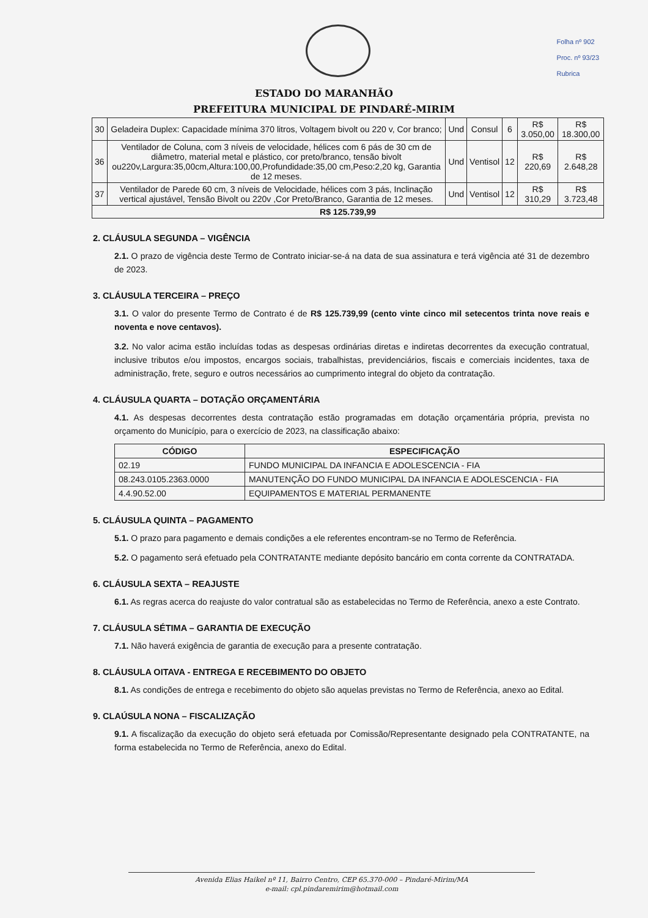Folha nº 902
Proc. nº 93/23
Rubrica
ESTADO DO MARANHÃO
PREFEITURA MUNICIPAL DE PINDARÉ-MIRIM
| 30 | Geladeira Duplex: Capacidade mínima 370 litros, Voltagem bivolt ou 220 v, Cor branco; | Und | Consul | 6 | R$ 3.050,00 | R$ 18.300,00 |
| 36 | Ventilador de Coluna, com 3 níveis de velocidade, hélices com 6 pás de 30 cm de diâmetro, material metal e plástico, cor preto/branco, tensão bivolt ou220v,Largura:35,00cm,Altura:100,00,Profundidade:35,00 cm,Peso:2,20 kg, Garantia de 12 meses. | Und | Ventisol | 12 | R$ 220,69 | R$ 2.648,28 |
| 37 | Ventilador de Parede 60 cm, 3 níveis de Velocidade, hélices com 3 pás, Inclinação vertical ajustável, Tensão Bivolt ou 220v ,Cor Preto/Branco, Garantia de 12 meses. | Und | Ventisol | 12 | R$ 310,29 | R$ 3.723,48 |
| R$ 125.739,99 | | | | | | |
2. CLÁUSULA SEGUNDA – VIGÊNCIA
2.1. O prazo de vigência deste Termo de Contrato iniciar-se-á na data de sua assinatura e terá vigência até 31 de dezembro de 2023.
3. CLÁUSULA TERCEIRA – PREÇO
3.1. O valor do presente Termo de Contrato é de R$ 125.739,99 (cento vinte cinco mil setecentos trinta nove reais e noventa e nove centavos).
3.2. No valor acima estão incluídas todas as despesas ordinárias diretas e indiretas decorrentes da execução contratual, inclusive tributos e/ou impostos, encargos sociais, trabalhistas, previdenciários, fiscais e comerciais incidentes, taxa de administração, frete, seguro e outros necessários ao cumprimento integral do objeto da contratação.
4. CLÁUSULA QUARTA – DOTAÇÃO ORÇAMENTÁRIA
4.1. As despesas decorrentes desta contratação estão programadas em dotação orçamentária própria, prevista no orçamento do Município, para o exercício de 2023, na classificação abaixo:
| CÓDIGO | ESPECIFICAÇÃO |
| --- | --- |
| 02.19 | FUNDO MUNICIPAL DA INFANCIA E ADOLESCENCIA - FIA |
| 08.243.0105.2363.0000 | MANUTENÇÃO DO FUNDO MUNICIPAL DA INFANCIA E ADOLESCENCIA - FIA |
| 4.4.90.52.00 | EQUIPAMENTOS E MATERIAL PERMANENTE |
5. CLÁUSULA QUINTA – PAGAMENTO
5.1. O prazo para pagamento e demais condições a ele referentes encontram-se no Termo de Referência.
5.2. O pagamento será efetuado pela CONTRATANTE mediante depósito bancário em conta corrente da CONTRATADA.
6. CLÁUSULA SEXTA – REAJUSTE
6.1. As regras acerca do reajuste do valor contratual são as estabelecidas no Termo de Referência, anexo a este Contrato.
7. CLÁUSULA SÉTIMA – GARANTIA DE EXECUÇÃO
7.1. Não haverá exigência de garantia de execução para a presente contratação.
8. CLÁUSULA OITAVA - ENTREGA E RECEBIMENTO DO OBJETO
8.1. As condições de entrega e recebimento do objeto são aquelas previstas no Termo de Referência, anexo ao Edital.
9. CLAÚSULA NONA – FISCALIZAÇÃO
9.1. A fiscalização da execução do objeto será efetuada por Comissão/Representante designado pela CONTRATANTE, na forma estabelecida no Termo de Referência, anexo do Edital.
Avenida Elias Haikel nº 11, Bairro Centro, CEP 65.370-000 – Pindaré-Mirim/MA
e-mail: cpl.pindaremirim@hotmail.com